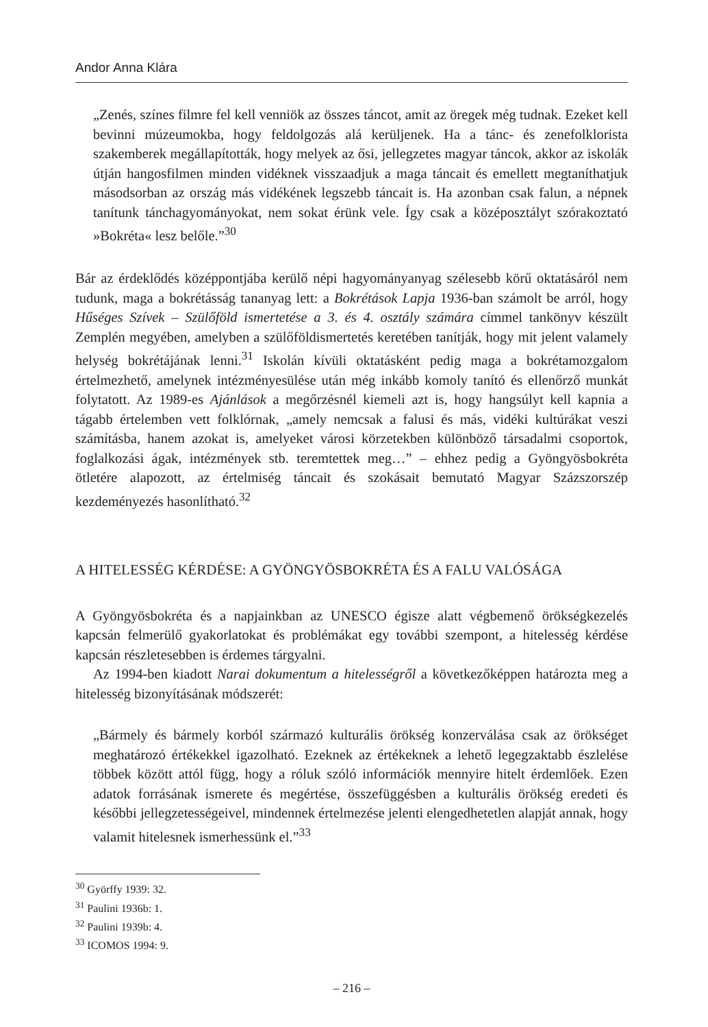Andor Anna Klára
„Zenés, színes filmre fel kell venniök az összes táncot, amit az öregek még tudnak. Ezeket kell bevinni múzeumokba, hogy feldolgozás alá kerüljenek. Ha a tánc- és zenefolklorista szakemberek megállapították, hogy melyek az ősi, jellegzetes magyar táncok, akkor az iskolák útján hangosfilmen minden vidéknek visszaadjuk a maga táncait és emellett megtaníthatjuk másodsorban az ország más vidékének legszebb táncait is. Ha azonban csak falun, a népnek tanítunk tánchagyományokat, nem sokat érünk vele. Így csak a középosztályt szórakoztató »Bokréta« lesz belőle.”<sup>30</sup>
Bár az érdeklődés középpontjába kerülő népi hagyományanyag szélesebb körű oktatásáról nem tudunk, maga a bokrétásság tananyag lett: a Bokrétások Lapja 1936-ban számolt be arról, hogy Hűséges Szívek – Szülőföld ismertetése a 3. és 4. osztály számára címmel tankönyv készült Zemplén megyében, amelyben a szülőföldismertetés keretében tanítják, hogy mit jelent valamely helység bokrétájának lenni.<sup>31</sup> Iskolán kívüli oktatásként pedig maga a bokrétamozgalom értelmezhető, amelynek intézményesülése után még inkább komoly tanító és ellenőrző munkát folytatott. Az 1989-es Ajánlások a megőrzésnél kiemeli azt is, hogy hangsúlyt kell kapnia a tágabb értelemben vett folklórnak, „amely nemcsak a falusi és más, vidéki kultúrákat veszi számításba, hanem azokat is, amelyeket városi körzetekben különböző társadalmi csoportok, foglalkozási ágak, intézmények stb. teremtettek meg…” – ehhez pedig a Gyöngyösbokréta ötletére alapozott, az értelmiség táncait és szokásait bemutató Magyar Százszorszép kezdeményezés hasonlítható.<sup>32</sup>
A HITELESSÉG KÉRDÉSE: A GYÖNGYÖSBOKRÉTA ÉS A FALU VALÓSÁGA
A Gyöngyösbokréta és a napjainkban az UNESCO égisze alatt végbemenő örökségkezelés kapcsán felmerülő gyakorlatokat és problémákat egy további szempont, a hitelesség kérdése kapcsán részletesebben is érdemes tárgyalni.
Az 1994-ben kiadott Narai dokumentum a hitelességről a következőképpen határozta meg a hitelesség bizonyításának módszerét:
„Bármely és bármely korból származó kulturális örökség konzerválása csak az örökséget meghatározó értékekkel igazolható. Ezeknek az értékeknek a lehető legegzaktabb észlelése többek között attól függ, hogy a róluk szóló információk mennyire hitelt érdemlőek. Ezen adatok forrásának ismerete és megértése, összefüggésben a kulturális örökség eredeti és későbbi jellegzetességeivel, mindennek értelmezése jelenti elengedhetetlen alapját annak, hogy valamit hitelesnek ismerhessünk el.”<sup>33</sup>
<sup>30</sup> Györffy 1939: 32.
<sup>31</sup> Paulini 1936b: 1.
<sup>32</sup> Paulini 1939b: 4.
<sup>33</sup> ICOMOS 1994: 9.
– 216 –